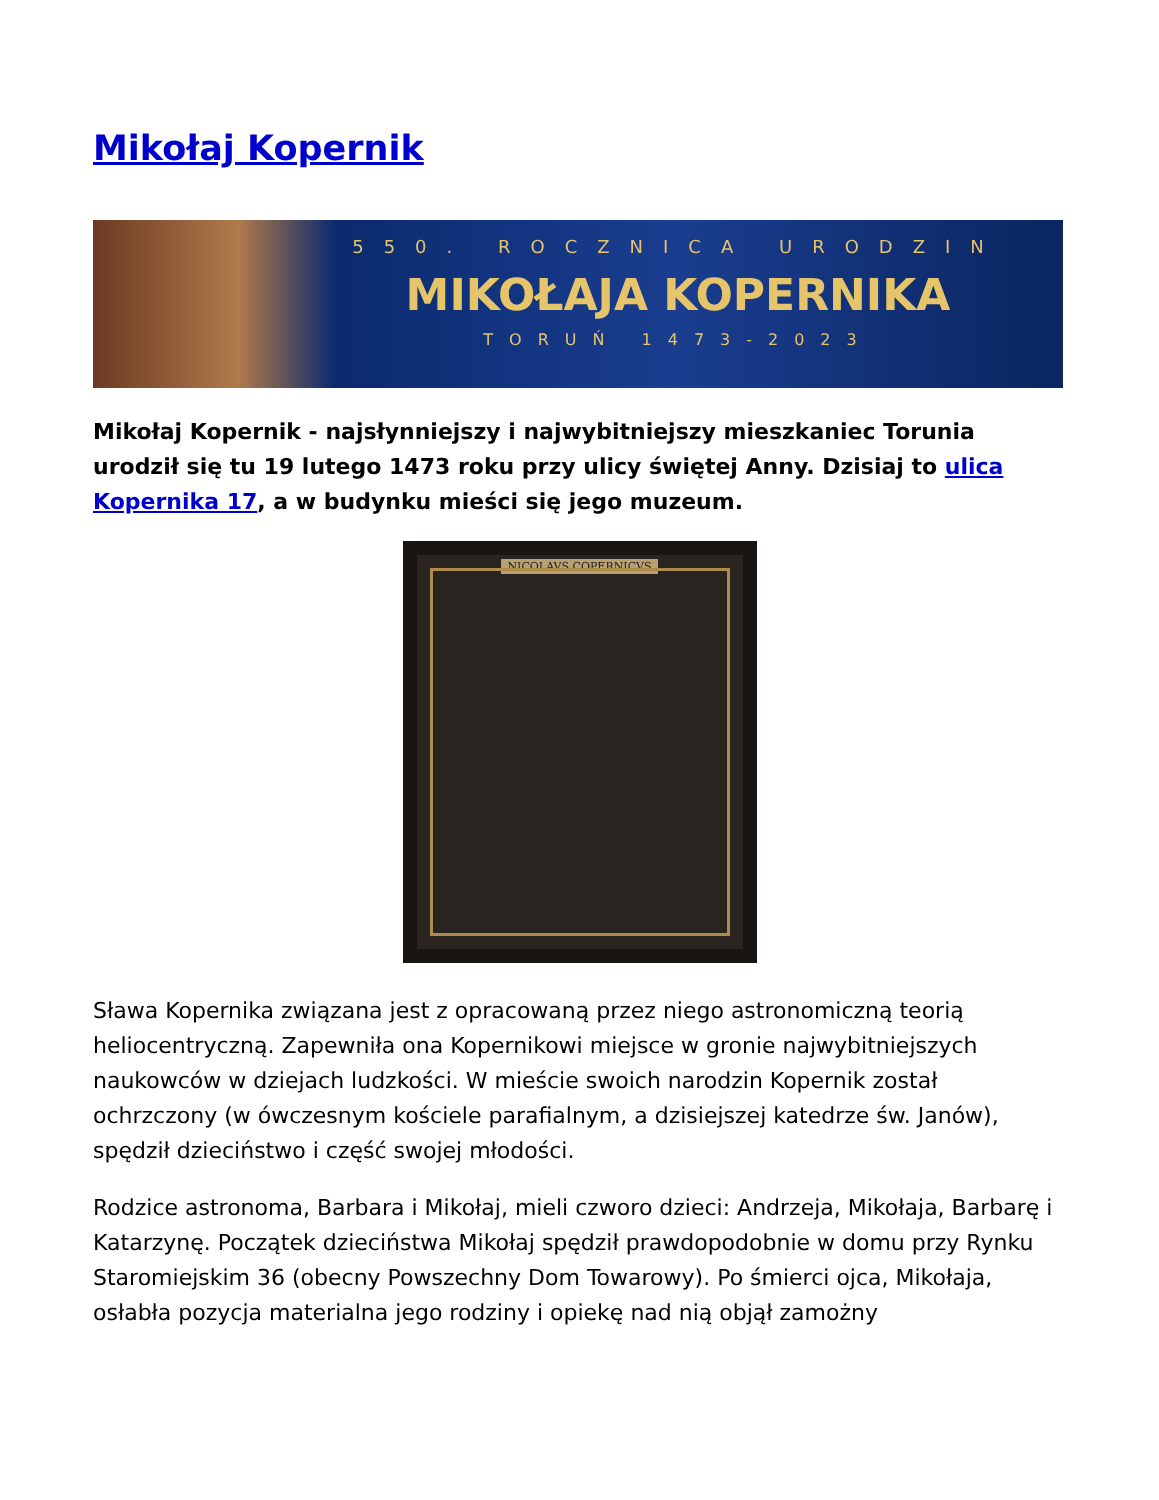Mikołaj Kopernik
550. ROCZNICA URODZIN
MIKOŁAJA KOPERNIKA
TORUŃ 1473-2023
Mikołaj Kopernik - najsłynniejszy i najwybitniejszy mieszkaniec Torunia urodził się tu 19 lutego 1473 roku przy ulicy świętej Anny. Dzisiaj to ulica Kopernika 17, a w budynku mieści się jego muzeum.
NICOLAVS COPERNICVS
Sława Kopernika związana jest z opracowaną przez niego astronomiczną teorią heliocentryczną. Zapewniła ona Kopernikowi miejsce w gronie najwybitniejszych naukowców w dziejach ludzkości. W mieście swoich narodzin Kopernik został ochrzczony (w ówczesnym kościele parafialnym, a dzisiejszej katedrze św. Janów), spędził dzieciństwo i część swojej młodości.
Rodzice astronoma, Barbara i Mikołaj, mieli czworo dzieci: Andrzeja, Mikołaja, Barbarę i Katarzynę. Początek dzieciństwa Mikołaj spędził prawdopodobnie w domu przy Rynku Staromiejskim 36 (obecny Powszechny Dom Towarowy). Po śmierci ojca, Mikołaja, osłabła pozycja materialna jego rodziny i opiekę nad nią objął zamożny